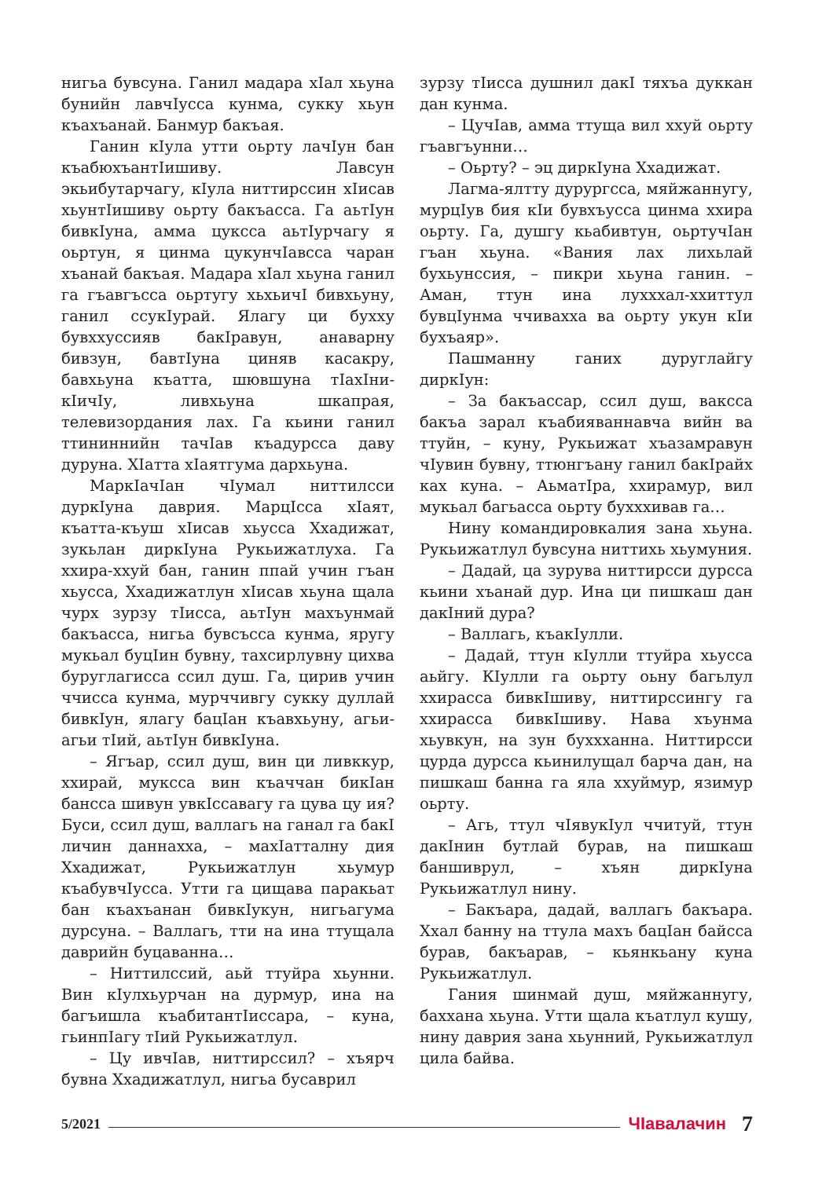нигьа бувсуна. Ганил мадара хIал хьуна бунийн лавчIусса кунма, сукку хьун къахъанай. Банмур бакъая.
Ганин кIула утти оьрту лачIун бан къабюхъантIишиву. Лавсун экьибутарчагу, кIула ниттирссин хIисав хьунтIишиву оьрту бакъасса. Га аьтIун бивкIуна, амма цуксса аьтIурчагу я оьртун, я цинма цукунчIавсса чаран хъанай бакъая. Мадара хIал хьуна ганил га гъавгъсса оьртугу хьхьичI бивхьуну, ганил ссукIурай. Ялагу ци бухху бувххуссияв бакIравун, анаварну бивзун, бавтIуна циняв касакру, бавхьуна къатта, шювшуна тIахIни-кIичIу, ливхьуна шкапрая, телевизордания лах. Га кьини ганил ттининнийн тачIав къадурсса даву дуруна. ХIатта хIаятгума дархьуна.
МаркIачIан чIумал ниттилсси дуркIуна даврия. МарцIсса хIаят, къатта-къуш хIисав хьусса Ххадижат, зукьлан диркIуна Рукьижатлуха. Га ххира-ххуй бан, ганин ппай учин гъан хьусса, Ххадижатлун хIисав хьуна щала чурх зурзу тIисса, аьтIун махъунмай бакъасса, нигьа бувсъсса кунма, яругу мукьал буцIин бувну, тахсирлувну цихва буруглагисса ссил душ. Га, цирив учин ччисса кунма, мурччивгу сукку дуллай бивкIун, ялагу бацIан къавхьуну, агьи-агьи тIий, аьтIун бивкIуна.
– Ягъар, ссил душ, вин ци ливккур, ххирай, муксса вин къаччан бикIан бансса шивун увкIссавагу га цува цу ия? Буси, ссил душ, валлагь на ганал га бакI личин даннахха, – махIатталну дия Ххадижат, Рукьижатлун хьумур къабувчIусса. Утти га цищава паракьат бан къахъанан бивкIукун, нигьагума дурсуна. – Валлагь, тти на ина ттущала даврийн буцаванна…
– Ниттилссий, аьй ттуйра хьунни. Вин кIулхьурчан на дурмур, ина на багъишла къабитантIиссара, – куна, гьинпIагу тIий Рукьижатлул.
– Цу ивчIав, ниттирссил? – хъярч бувна Ххадижатлул, нигьа бусаврил
зурзу тIисса душнил дакI тяхъа дуккан дан кунма.
– ЦучIав, амма ттуща вил ххуй оьрту гъавгъунни…
– Оьрту? – эц диркIуна Ххадижат.
Лагма-ялтту дурургсса, мяйжаннугу, мурцIув бия кIи бувхъусса цинма ххира оьрту. Га, душгу кьабивтун, оьртучIан гъан хьуна. «Вания лах лихьлай бухьунссия, – пикри хьуна ганин. – Аман, ттун ина лухххал-ххиттул бувцIунма ччивахха ва оьрту укун кIи бухъаяр».
Пашманну ганих дуруглайгу диркIун:
– За бакъассар, ссил душ, ваксса бакъа зарал къабияваннавча вийн ва ттуйн, – куну, Рукьижат хъазамравун чIувин бувну, ттюнгъану ганил бакIрайх ках куна. – АьматIра, ххирамур, вил мукьал багьасса оьрту бухххивав га…
Нину командировкалия зана хьуна. Рукьижатлул бувсуна ниттихь хьумуния.
– Дадай, ца зурува ниттирсси дурсса кьини хъанай дур. Ина ци пишкаш дан дакIний дура?
– Валлагь, къакIулли.
– Дадай, ттун кIулли ттуйра хьусса аьйгу. КIулли га оьрту оьну багьлул ххирасса бивкIшиву, ниттирссингу га ххирасса бивкIшиву. Нава хъунма хьувкун, на зун буххханна. Ниттирсси цурда дурсса кьинилущал барча дан, на пишкаш банна га яла ххуймур, язимур оьрту.
– Агь, ттул чIявукIул ччитуй, ттун дакIнин бутлай бурав, на пишкаш баншиврул, – хъян диркIуна Рукьижатлул нину.
– Бакъара, дадай, валлагь бакъара. Ххал банну на ттула махъ бацIан байсса бурав, бакъарав, – кьянкьану куна Рукьижатлул.
Гания шинмай душ, мяйжаннугу, баххана хьуна. Утти щала къатлул кушу, нину даврия зана хьунний, Рукьижатлул цила байва.
5/2021 ЧIавалачин 7